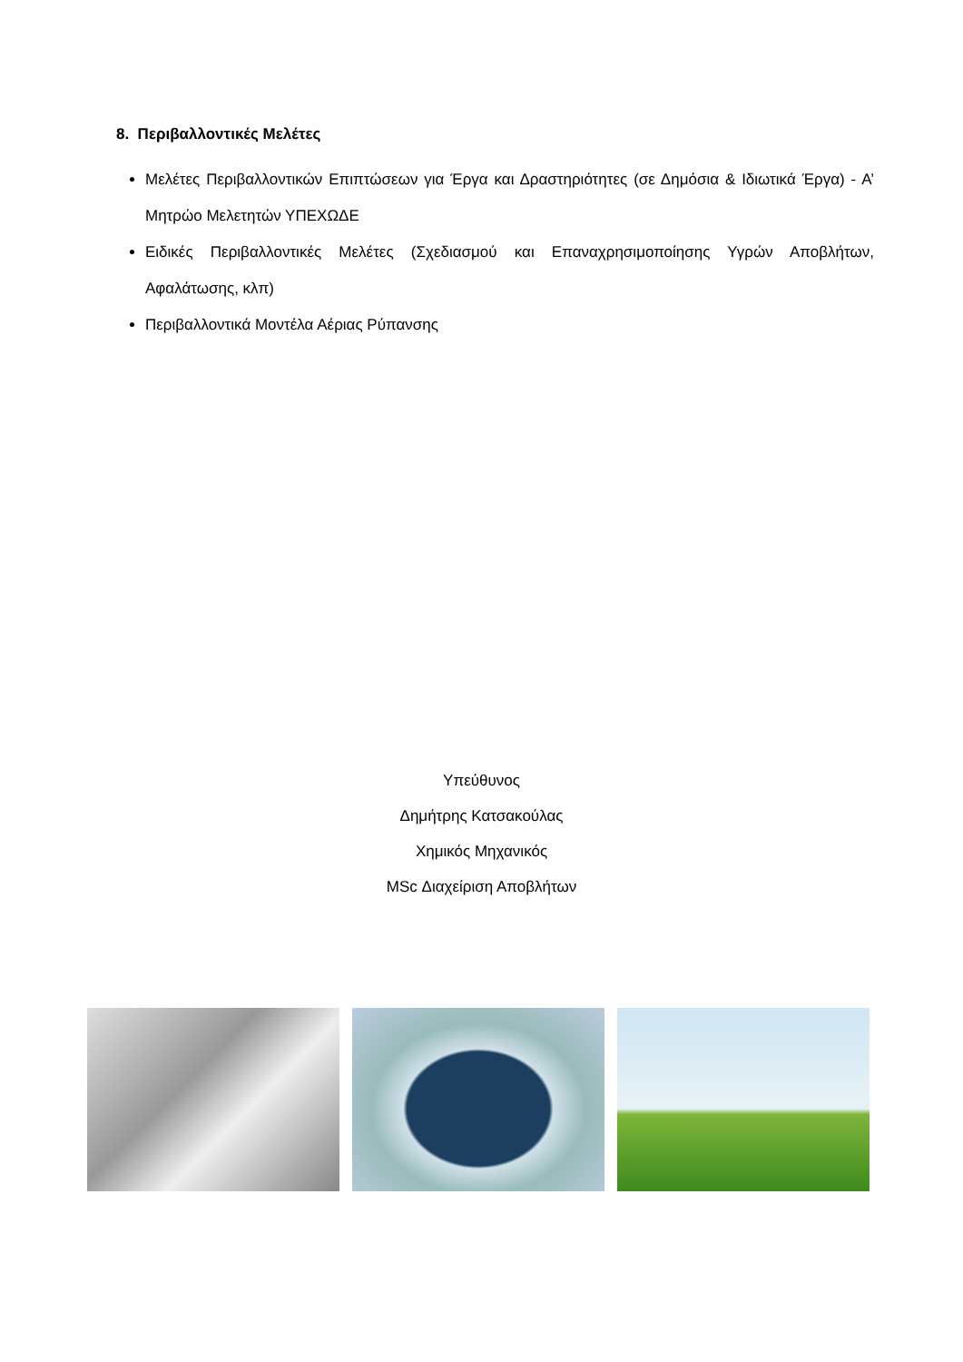8. Περιβαλλοντικές Μελέτες
Μελέτες Περιβαλλοντικών Επιπτώσεων για Έργα και Δραστηριότητες (σε Δημόσια & Ιδιωτικά Έργα) - Α’ Μητρώο Μελετητών ΥΠΕΧΩΔΕ
Ειδικές Περιβαλλοντικές Μελέτες (Σχεδιασμού και Επαναχρησιμοποίησης Υγρών Αποβλήτων, Αφαλάτωσης, κλπ)
Περιβαλλοντικά Μοντέλα Αέριας Ρύπανσης
Υπεύθυνος
Δημήτρης Κατσακούλας
Χημικός Μηχανικός
MSc Διαχείριση Αποβλήτων